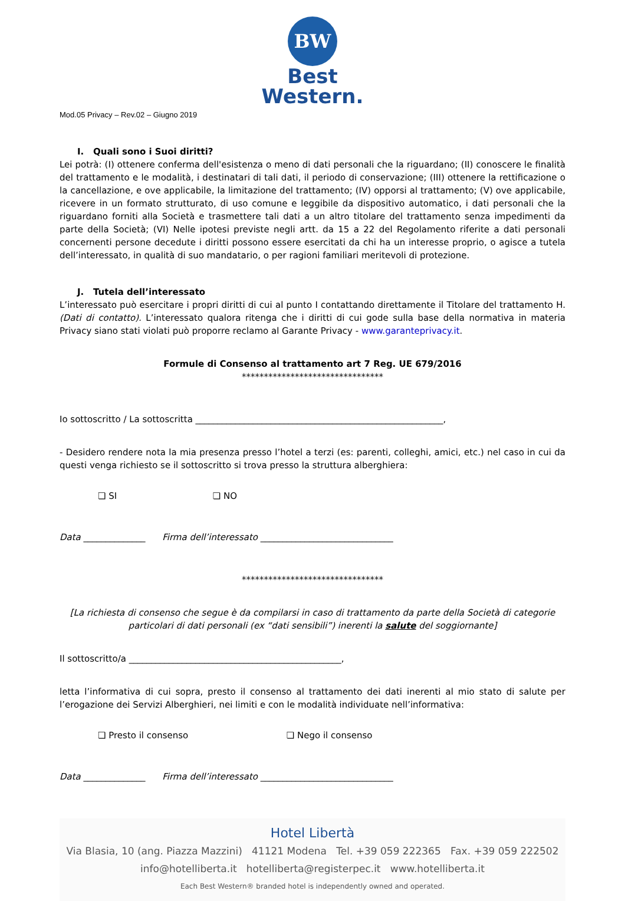BW
Best
Western.
Mod.05 Privacy – Rev.02 – Giugno 2019
I. Quali sono i Suoi diritti?
Lei potrà: (I) ottenere conferma dell'esistenza o meno di dati personali che la riguardano; (II) conoscere le finalità del trattamento e le modalità, i destinatari di tali dati, il periodo di conservazione; (III) ottenere la rettificazione o la cancellazione, e ove applicabile, la limitazione del trattamento; (IV) opporsi al trattamento; (V) ove applicabile, ricevere in un formato strutturato, di uso comune e leggibile da dispositivo automatico, i dati personali che la riguardano forniti alla Società e trasmettere tali dati a un altro titolare del trattamento senza impedimenti da parte della Società; (VI) Nelle ipotesi previste negli artt. da 15 a 22 del Regolamento riferite a dati personali concernenti persone decedute i diritti possono essere esercitati da chi ha un interesse proprio, o agisce a tutela dell’interessato, in qualità di suo mandatario, o per ragioni familiari meritevoli di protezione.
J. Tutela dell’interessato
L’interessato può esercitare i propri diritti di cui al punto I contattando direttamente il Titolare del trattamento H. (Dati di contatto). L’interessato qualora ritenga che i diritti di cui gode sulla base della normativa in materia Privacy siano stati violati può proporre reclamo al Garante Privacy - www.garanteprivacy.it.
Formule di Consenso al trattamento art 7 Reg. UE 679/2016
********************************
Io sottoscritto / La sottoscritta ________________________________________________________,
- Desidero rendere nota la mia presenza presso l’hotel a terzi (es: parenti, colleghi, amici, etc.) nel caso in cui da questi venga richiesto se il sottoscritto si trova presso la struttura alberghiera:
❏ SI ❏ NO
Data ______________ Firma dell’interessato ______________________________
********************************
[La richiesta di consenso che segue è da compilarsi in caso di trattamento da parte della Società di categorie particolari di dati personali (ex “dati sensibili”) inerenti la salute del soggiornante]
Il sottoscritto/a ________________________________________________,
letta l’informativa di cui sopra, presto il consenso al trattamento dei dati inerenti al mio stato di salute per l’erogazione dei Servizi Alberghieri, nei limiti e con le modalità individuate nell’informativa:
❏ Presto il consenso ❏ Nego il consenso
Data ______________ Firma dell’interessato ______________________________
Hotel Libertà
Via Blasia, 10 (ang. Piazza Mazzini) 41121 Modena Tel. +39 059 222365 Fax. +39 059 222502
info@hotelliberta.it hotelliberta@registerpec.it www.hotelliberta.it
Each Best Western® branded hotel is independently owned and operated.